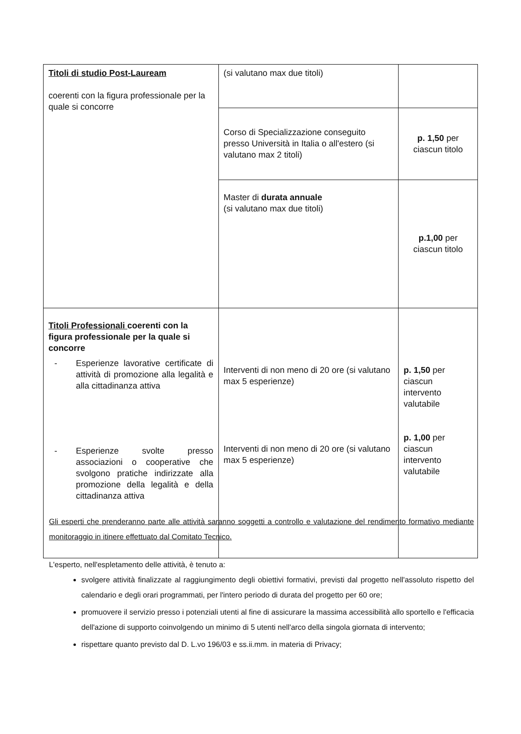| Titoli di studio Post-Lauream coerenti con la figura professionale per la quale si concorre | (si valutano max due titoli) | |
| | Corso di Specializzazione conseguito presso Università in Italia o all'estero (si valutano max 2 titoli) | p. 1,50 per ciascun titolo |
| | Master di durata annuale (si valutano max due titoli) | p.1,00 per ciascun titolo |
| Titoli Professionali coerenti con la figura professionale per la quale si concorre - Esperienze lavorative certificate di attività di promozione alla legalità e alla cittadinanza attiva - Esperienze svolte presso associazioni o cooperative che svolgono pratiche indirizzate alla promozione della legalità e della cittadinanza attiva | Interventi di non meno di 20 ore (si valutano max 5 esperienze) Interventi di non meno di 20 ore (si valutano max 5 esperienze) | p. 1,50 per ciascun intervento valutabile p. 1,00 per ciascun intervento valutabile |
Gli esperti che prenderanno parte alle attività saranno soggetti a controllo e valutazione del rendimento formativo mediante monitoraggio in itinere effettuato dal Comitato Tecnico.
L'esperto, nell'espletamento delle attività, è tenuto a:
svolgere attività finalizzate al raggiungimento degli obiettivi formativi, previsti dal progetto nell'assoluto rispetto del calendario e degli orari programmati, per l'intero periodo di durata del progetto per 60 ore;
promuovere il servizio presso i potenziali utenti al fine di assicurare la massima accessibilità allo sportello e l'efficacia dell'azione di supporto coinvolgendo un minimo di 5 utenti nell'arco della singola giornata di intervento;
rispettare quanto previsto dal D. L.vo 196/03 e ss.ii.mm. in materia di Privacy;